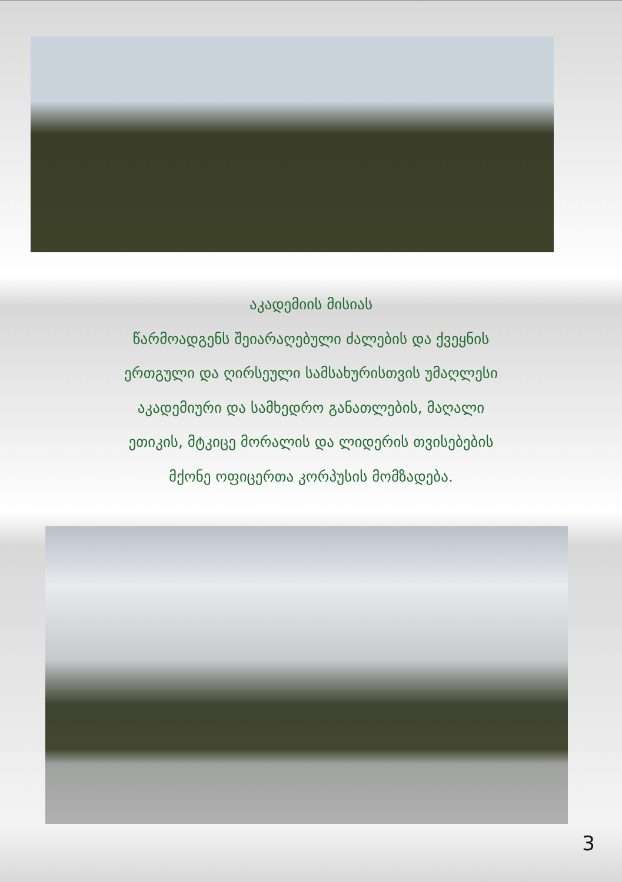აკადემიის მისიას
წარმოადგენს შეიარაღებული ძალების და ქვეყნის
ერთგული და ღირსეული სამსახურისთვის უმაღლესი
აკადემიური და სამხედრო განათლების, მაღალი
ეთიკის, მტკიცე მორალის და ლიდერის თვისებების
მქონე ოფიცერთა კორპუსის მომზადება.
3